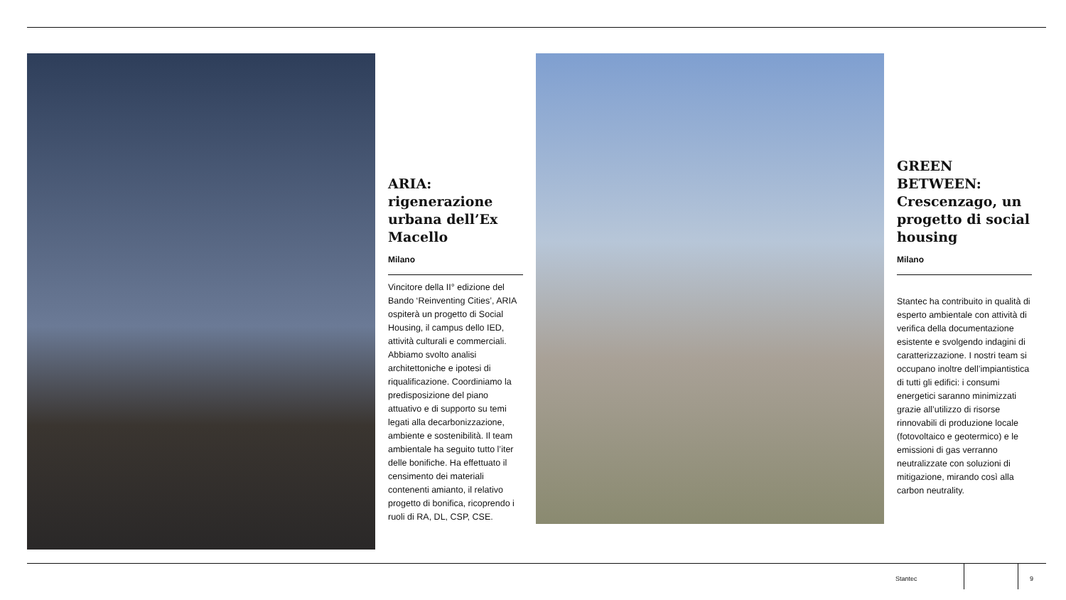ARIA: rigenerazione urbana dell’Ex Macello
Milano
Vincitore della II° edizione del Bando ‘Reinventing Cities’, ARIA ospiterà un progetto di Social Housing, il campus dello IED, attività culturali e commerciali. Abbiamo svolto analisi architettoniche e ipotesi di riqualificazione. Coordiniamo la predisposizione del piano attuativo e di supporto su temi legati alla decarbonizzazione, ambiente e sostenibilità. Il team ambientale ha seguito tutto l’iter delle bonifiche. Ha effettuato il censimento dei materiali contenenti amianto, il relativo progetto di bonifica, ricoprendo i ruoli di RA, DL, CSP, CSE.
GREEN BETWEEN: Crescenzago, un progetto di social housing
Milano
Stantec ha contribuito in qualità di esperto ambientale con attività di verifica della documentazione esistente e svolgendo indagini di caratterizzazione. I nostri team si occupano inoltre dell’impiantistica di tutti gli edifici: i consumi energetici saranno minimizzati grazie all’utilizzo di risorse rinnovabili di produzione locale (fotovoltaico e geotermico) e le emissioni di gas verranno neutralizzate con soluzioni di mitigazione, mirando così alla carbon neutrality.
Stantec 9